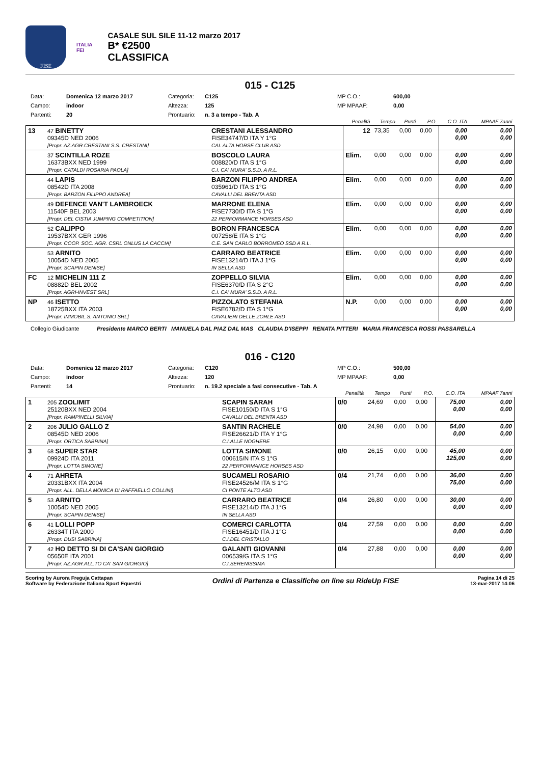FISE
ITALIA
FEI
CASALE SUL SILE 11-12 marzo 2017
B* €2500
CLASSIFICA
015 - C125
Data: Domenica 12 marzo 2017 Categoria: C125 MP C.O.: 600,00 Campo: indoor Altezza: 125 MP MPAAF: 0,00 Partenti: 20 Prontuario: n. 3 a tempo - Tab. A
| | | | Penalità | Tempo | Punti | P.O. | C.O. ITA | MPAAF 7anni |
| --- | --- | --- | --- | --- | --- | --- | --- | --- |
| 13 | 47 BINETTY 09345D NED 2006 [Propr. AZ.AGR.CRESTANI S.S. CRESTANI] | CRESTANI ALESSANDRO FISE34747/D ITA Y 1°G CAL ALTA HORSE CLUB ASD | 12 | 73,35 | 0,00 | 0,00 | 0,00 0,00 | 0,00 0,00 |
| | 37 SCINTILLA ROZE 16373BXX NED 1999 [Propr. CATALDI ROSARIA PAOLA] | BOSCOLO LAURA 008820/D ITA S 1°G C.I. CA' MURA' S.S.D. A R.L. | Elim. | 0,00 | 0,00 | 0,00 | 0,00 0,00 | 0,00 0,00 |
| | 44 LAPIS 08542D ITA 2008 [Propr. BARZON FILIPPO ANDREA] | BARZON FILIPPO ANDREA 035961/D ITA S 1°G CAVALLI DEL BRENTA ASD | Elim. | 0,00 | 0,00 | 0,00 | 0,00 0,00 | 0,00 0,00 |
| | 49 DEFENCE VAN'T LAMBROECK 11540F BEL 2003 [Propr. DEL CISTIA JUMPING COMPETITION] | MARRONE ELENA FISE7730/D ITA S 1°G 22 PERFORMANCE HORSES ASD | Elim. | 0,00 | 0,00 | 0,00 | 0,00 0,00 | 0,00 0,00 |
| | 52 CALIPPO 19537BXX GER 1996 [Propr. COOP. SOC. AGR. CSRL ONLUS LA CACCIA] | BORON FRANCESCA 007258/E ITA S 1°G C.E. SAN CARLO BORROMEO SSD A R.L. | Elim. | 0,00 | 0,00 | 0,00 | 0,00 0,00 | 0,00 0,00 |
| | 53 ARNITO 10054D NED 2005 [Propr. SCAPIN DENISE] | CARRARO BEATRICE FISE13214/D ITA J 1°G IN SELLA ASD | Elim. | 0,00 | 0,00 | 0,00 | 0,00 0,00 | 0,00 0,00 |
| FC | 12 MICHELIN 111 Z 08882D BEL 2002 [Propr. AGRI-INVEST SRL] | ZOPPELLO SILVIA FISE6370/D ITA S 2°G C.I. CA' MURA' S.S.D. A R.L. | Elim. | 0,00 | 0,00 | 0,00 | 0,00 0,00 | 0,00 0,00 |
| NP | 46 ISETTO 18725BXX ITA 2003 [Propr. IMMOBIL.S. ANTONIO SRL] | PIZZOLATO STEFANIA FISE6782/D ITA S 1°G CAVALIERI DELLE ZORLE ASD | N.P. | 0,00 | 0,00 | 0,00 | 0,00 0,00 | 0,00 0,00 |
Collegio Giudicante Presidente MARCO BERTI MANUELA DAL PIAZ DAL MAS CLAUDIA D'ISEPPI RENATA PITTERI MARIA FRANCESCA ROSSI PASSARELLA
016 - C120
Data: Domenica 12 marzo 2017 Categoria: C120 MP C.O.: 500,00 Campo: indoor Altezza: 120 MP MPAAF: 0,00 Partenti: 14 Prontuario: n. 19.2 speciale a fasi consecutive - Tab. A
| | | | Penalità | Tempo | Punti | P.O. | C.O. ITA | MPAAF 7anni |
| --- | --- | --- | --- | --- | --- | --- | --- | --- |
| 1 | 205 ZOOLIMIT 25120BXX NED 2004 [Propr. RAMPINELLI SILVIA] | SCAPIN SARAH FISE10150/D ITA S 1°G CAVALLI DEL BRENTA ASD | 0/0 | 24,69 | 0,00 | 0,00 | 75,00 0,00 | 0,00 0,00 |
| 2 | 206 JULIO GALLO Z 08545D NED 2006 [Propr. ORTICA SABRINA] | SANTIN RACHELE FISE26621/D ITA Y 1°G C.I.ALLE NOGHERE | 0/0 | 24,98 | 0,00 | 0,00 | 54,00 0,00 | 0,00 0,00 |
| 3 | 68 SUPER STAR 09924D ITA 2011 [Propr. LOTTA SIMONE] | LOTTA SIMONE 000615/N ITA S 1°G 22 PERFORMANCE HORSES ASD | 0/0 | 26,15 | 0,00 | 0,00 | 45,00 125,00 | 0,00 0,00 |
| 4 | 71 AHRETA 20331BXX ITA 2004 [Propr. ALL. DELLA MONICA DI RAFFAELLO COLLINI] | SUCAMELI ROSARIO FISE24526/M ITA S 1°G CI PONTE ALTO ASD | 0/4 | 21,74 | 0,00 | 0,00 | 36,00 75,00 | 0,00 0,00 |
| 5 | 53 ARNITO 10054D NED 2005 [Propr. SCAPIN DENISE] | CARRARO BEATRICE FISE13214/D ITA J 1°G IN SELLA ASD | 0/4 | 26,80 | 0,00 | 0,00 | 30,00 0,00 | 0,00 0,00 |
| 6 | 41 LOLLI POPP 26334T ITA 2000 [Propr. DUSI SABRINA] | COMERCI CARLOTTA FISE16451/D ITA J 1°G C.I.DEL CRISTALLO | 0/4 | 27,59 | 0,00 | 0,00 | 0,00 0,00 | 0,00 0,00 |
| 7 | 42 HO DETTO SI DI CA'SAN GIORGIO 05650E ITA 2001 [Propr. AZ.AGR.ALL.TO CA' SAN GIORGIO] | GALANTI GIOVANNI 006539/G ITA S 1°G C.I.SERENISSIMA | 0/4 | 27,88 | 0,00 | 0,00 | 0,00 0,00 | 0,00 0,00 |
Scoring by Aurora Freguja Cattapan
Software by Federazione Italiana Sport Equestri
Ordini di Partenza e Classifiche on line su RideUp FISE
Pagina 14 di 25
13-mar-2017 14:06